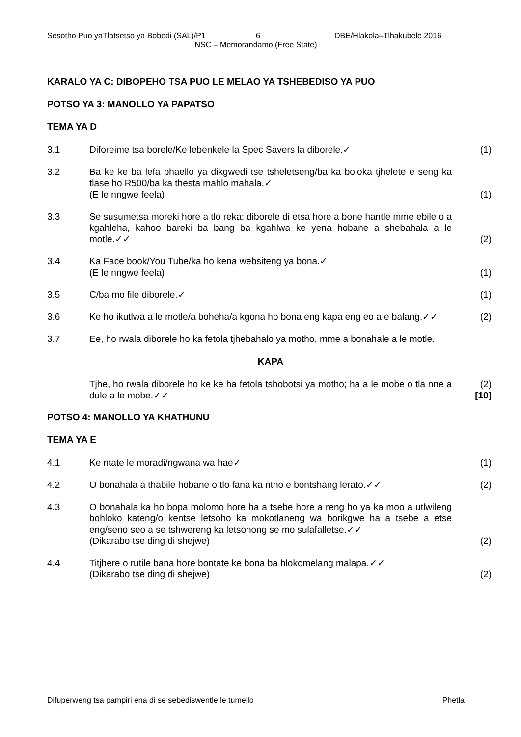Sesotho Puo yaTlatsetso ya Bobedi (SAL)/P1 6 DBE/Hlakola–Tlhakubele 2016
NSC – Memorandamo (Free State)
KARALO YA C: DIBOPEHO TSA PUO LE MELAO YA TSHEBEDISO YA PUO
POTSO YA 3: MANOLLO YA PAPATSO
TEMA YA D
3.1 Diforeime tsa borele/Ke lebenkele la Spec Savers la diborele.✓ (1)
3.2 Ba ke ke ba lefa phaello ya dikgwedi tse tsheletseng/ba ka boloka tjhelete e seng ka tlase ho R500/ba ka thesta mahlo mahala.✓
(E le nngwe feela)
(1)
3.3 Se susumetsa moreki hore a tlo reka; diborele di etsa hore a bone hantle mme ebile o a kgahleha, kahoo bareki ba bang ba kgahlwa ke yena hobane a shebahala a le motle.✓✓
(2)
3.4 Ka Face book/You Tube/ka ho kena websiteng ya bona.✓
(E le nngwe feela)
(1)
3.5 C/ba mo file diborele.✓ (1)
3.6 Ke ho ikutlwa a le motle/a boheha/a kgona ho bona eng kapa eng eo a e balang.✓✓
(2)
3.7 Ee, ho rwala diborele ho ka fetola tjhebahalo ya motho, mme a bonahale a le motle.
KAPA
Tjhe, ho rwala diborele ho ke ke ha fetola tshobotsi ya motho; ha a le mobe o tla nne a dule a le mobe.✓✓
(2)
[10]
POTSO 4: MANOLLO YA KHATHUNU
TEMA YA E
4.1 Ke ntate le moradi/ngwana wa hae✓ (1)
4.2 O bonahala a thabile hobane o tlo fana ka ntho e bontshang lerato.✓✓
(2)
4.3 O bonahala ka ho bopa molomo hore ha a tsebe hore a reng ho ya ka moo a utlwileng bohloko kateng/o kentse letsoho ka mokotlaneng wa borikgwe ha a tsebe a etse eng/seno seo a se tshwereng ka letsohong se mo sulafalletse.✓✓
(Dikarabo tse ding di shejwe)
(2)
4.4 Titjhere o rutile bana hore bontate ke bona ba hlokomelang malapa.✓✓
(Dikarabo tse ding di shejwe)
(2)
Difuperweng tsa pampiri ena di se sebediswentle le tumello Phetla